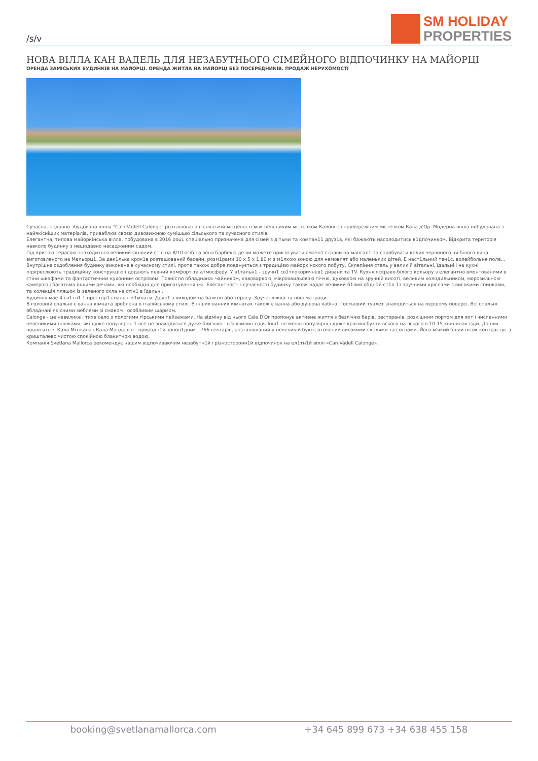/s/v
SM HOLIDAY
PROPERTIES
НОВА ВІЛЛА КАН ВАДЕЛЬ ДЛЯ НЕЗАБУТНЬОГО СІМЕЙНОГО ВІДПОЧИНКУ НА МАЙОРЦІ
ОРЕНДА ЗАМІСЬКИХ БУДИНКІВ НА МАЙОРЦІ. ОРЕНДА ЖИТЛА НА МАЙОРЦІ БЕЗ ПОСЕРЕДНИКІВ. ПРОДАЖ НЕРУХОМОСТІ
Сучасна, недавно збудована вілла "Ca′n Vadell Calonge" розташована в сільській місцевості між невеликим містечком Калонге і прибережним містечком Кала д′Ор. Модерна вілла побудована з найякісніших матеріалів, приваблює своєю дивовижною сумішшю сільського та сучасного стилів.
Елегантна, типова майоркінська вілла, побудована в 2016 році, спеціально призначена для сімей з дітьми та компан11 друз1в, які бажають насолодитись в1дпочинком. Відкрита територія навколо будинку з нещодавно насадженим садом.
Під критою терасою знаходиться великий скляний стіл на 8/10 осіб та зона барбекю де ви можете приготувати смачн1 страви на мангал1 та спробувати келих червоного чи білого вина виготовленого на Мальорц1. За дек1лька крок1в розташований басейн, розм1рами 10 x 5 x 1,80 м з м1лкою зоною для немовлят або маленьких дітей. Е наст1льний тен1с, волейбольне поле...
Внутрішнє оздоблення будинку виконане в сучасному стилі, проте також добре поєднується з традицією майоркінского побуту. Склепіння стель у великій вітальні, їдальні і на кухні підкреслюють традиційну конструкцію і додають певний комфорт та атмосферу. У в1тальн1 - зручн1 св1тлокоричнев1 дивани та TV. Кухня яскраво-білого кольору з елегантно вмонтованими в стіни шкафами та фантастичним кухонним островом. Повністю обладнана: чайником, кавоваркою, мікрохвильовою піччю, духовкою на зручній висоті, великим холодильником, морозильною камерою і багатьма іншими речами, які необхідні для приготування їжі. Елегантності і сучасності будинку також надає великий б1лий обдн1й ст1л 1з зручними кріслами з високими спинками, та колекція пляшок із зеленого скла на стін1 в їдальні.
Будинок мае 4 св1тл1 1 простор1 спальні к1мнати. Деяк1 з виходом на балкон або терасу. Зручні ліжка та нові матраци.
В головній спальні є ванна кімната зроблена в італійському стилі. В інших ванних кімнатах також є ванна або душова кабіна. Гостьовий туалет знаходиться на першому поверсі. Всі спальні обладнані якісними меблями зі смаком і особливим шармом.
Calonge - це невелике і тихе село з пологими гірськими пейзажами. На відміну від нього Cala D′Or пропонує активне життя з безліччю барів, ресторанів, розкішним портом для яхт і численними невеликими пляжами, які дуже популярні. 1 все це знаходиться дуже близько - в 5 хвилин їзди. Інш1 не менш популярні і дуже красиві бухти всього на всього в 10-15 хвилинах їзди. До них відносяться Кала Мітжана і Кала Мондраго - природн1й запов1дник - 766 гектарів, розташований у невеликій бухті, оточений високими скелями та соснами. Його м′який білий пісок контрастує з кришталево чистою спокійною блакитною водою.
Компанія Svetlana Mallorca рекомендує нашим відпочиваючим незабутн1й і різносторонн1й відпочинок на ел1тн1й віллі «Can Vadell Calonge».
booking@svetlanamallorca.com +34 645 899 673 +34 638 455 158